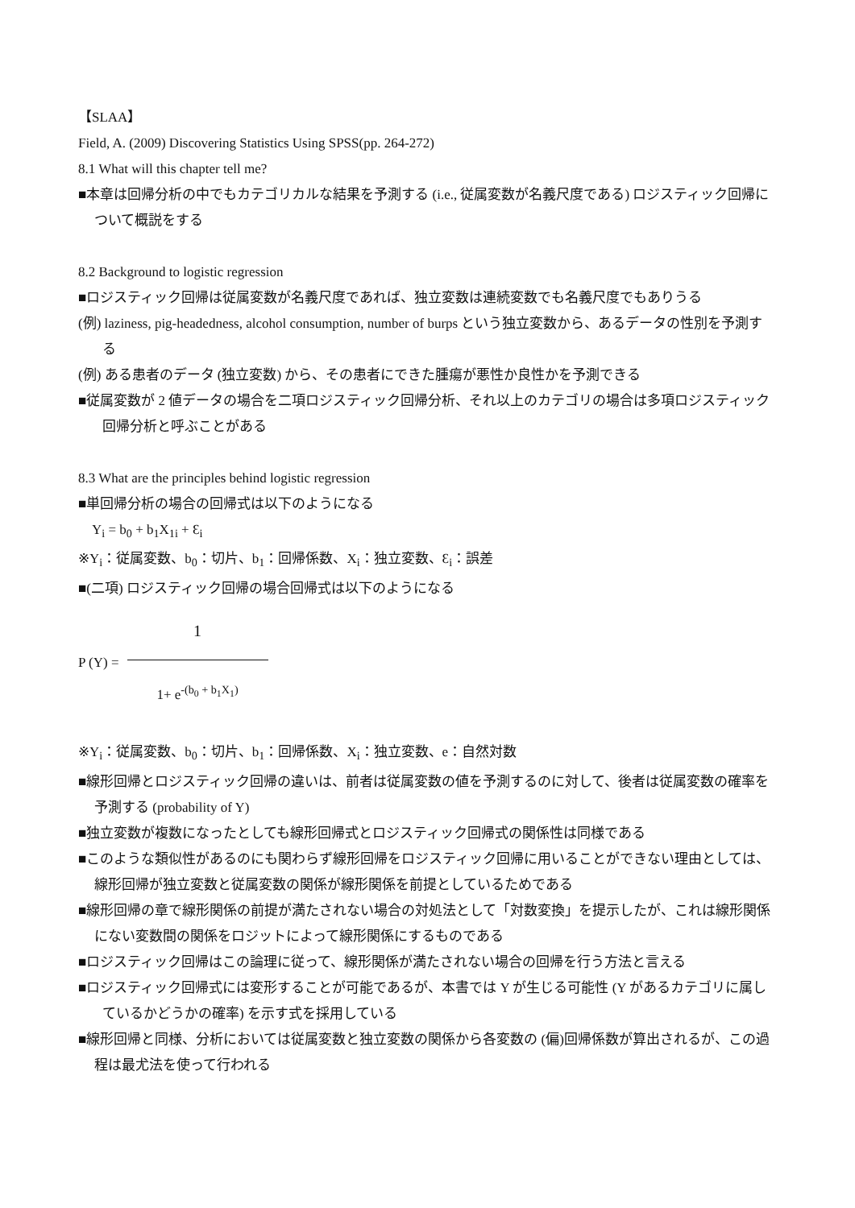【SLAA】
Field, A. (2009) Discovering Statistics Using SPSS(pp. 264-272)
8.1 What will this chapter tell me?
■本章は回帰分析の中でもカテゴリカルな結果を予測する (i.e., 従属変数が名義尺度である) ロジスティック回帰について概説をする
8.2 Background to logistic regression
■ロジスティック回帰は従属変数が名義尺度であれば、独立変数は連続変数でも名義尺度でもありうる
(例) laziness, pig-headedness, alcohol consumption, number of burps という独立変数から、あるデータの性別を予測する
(例) ある患者のデータ (独立変数) から、その患者にできた腫瘍が悪性か良性かを予測できる
■従属変数が 2 値データの場合を二項ロジスティック回帰分析、それ以上のカテゴリの場合は多項ロジスティック回帰分析と呼ぶことがある
8.3 What are the principles behind logistic regression
■単回帰分析の場合の回帰式は以下のようになる
Y<sub>i</sub> = b<sub>0</sub> + b<sub>1</sub>X<sub>1i</sub> + Ɛ<sub>i</sub>
※Y<sub>i</sub>：従属変数、b<sub>0</sub>：切片、b<sub>1</sub>：回帰係数、X<sub>i</sub>：独立変数、Ɛ<sub>i</sub>：誤差
■(二項) ロジスティック回帰の場合回帰式は以下のようになる
P (Y) =
1
1+ e<sup>-(b<sub>0</sub> + b<sub>1</sub>X<sub>1</sub>)</sup>
※Y<sub>i</sub>：従属変数、b<sub>0</sub>：切片、b<sub>1</sub>：回帰係数、X<sub>i</sub>：独立変数、e：自然対数
■線形回帰とロジスティック回帰の違いは、前者は従属変数の値を予測するのに対して、後者は従属変数の確率を予測する (probability of Y)
■独立変数が複数になったとしても線形回帰式とロジスティック回帰式の関係性は同様である
■このような類似性があるのにも関わらず線形回帰をロジスティック回帰に用いることができない理由としては、線形回帰が独立変数と従属変数の関係が線形関係を前提としているためである
■線形回帰の章で線形関係の前提が満たされない場合の対処法として「対数変換」を提示したが、これは線形関係にない変数間の関係をロジットによって線形関係にするものである
■ロジスティック回帰はこの論理に従って、線形関係が満たされない場合の回帰を行う方法と言える
■ロジスティック回帰式には変形することが可能であるが、本書では Y が生じる可能性 (Y があるカテゴリに属しているかどうかの確率) を示す式を採用している
■線形回帰と同様、分析においては従属変数と独立変数の関係から各変数の (偏)回帰係数が算出されるが、この過程は最尤法を使って行われる